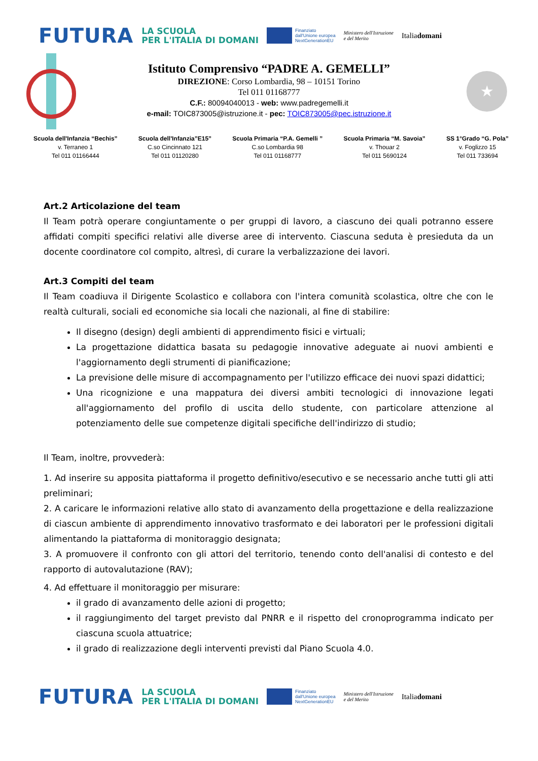FUTURA
LA SCUOLA
PER L'ITALIA DI DOMANI
Finanziato
dall'Unione europea
NextGenerationEU
Ministero dell'Istruzione
e del Merito
Italiadomani
Istituto Comprensivo “PADRE A. GEMELLI”
DIREZIONE: Corso Lombardia, 98 – 10151 Torino
Tel 011 01168777
C.F.: 80094040013 - web: www.padregemelli.it
e-mail: TOIC873005@istruzione.it - pec: TOIC873005@pec.istruzione.it
★
Scuola dell'Infanzia “Bechis”
v. Terraneo 1
Tel 011 01166444
Scuola dell'Infanzia”E15”
C.so Cincinnato 121
Tel 011 01120280
Scuola Primaria “P.A. Gemelli ”
C.so Lombardia 98
Tel 011 01168777
Scuola Primaria “M. Savoia”
v. Thouar 2
Tel 011 5690124
SS 1°Grado “G. Pola”
v. Foglizzo 15
Tel 011 733694
Art.2 Articolazione del team
Il Team potrà operare congiuntamente o per gruppi di lavoro, a ciascuno dei quali potranno essere affidati compiti specifici relativi alle diverse aree di intervento. Ciascuna seduta è presieduta da un docente coordinatore col compito, altresì, di curare la verbalizzazione dei lavori.
Art.3 Compiti del team
Il Team coadiuva il Dirigente Scolastico e collabora con l'intera comunità scolastica, oltre che con le realtà culturali, sociali ed economiche sia locali che nazionali, al fine di stabilire:
Il disegno (design) degli ambienti di apprendimento fisici e virtuali;
La progettazione didattica basata su pedagogie innovative adeguate ai nuovi ambienti e l'aggiornamento degli strumenti di pianificazione;
La previsione delle misure di accompagnamento per l'utilizzo efficace dei nuovi spazi didattici;
Una ricognizione e una mappatura dei diversi ambiti tecnologici di innovazione legati all'aggiornamento del profilo di uscita dello studente, con particolare attenzione al potenziamento delle sue competenze digitali specifiche dell'indirizzo di studio;
Il Team, inoltre, provvederà:
1. Ad inserire su apposita piattaforma il progetto definitivo/esecutivo e se necessario anche tutti gli atti preliminari;
2. A caricare le informazioni relative allo stato di avanzamento della progettazione e della realizzazione di ciascun ambiente di apprendimento innovativo trasformato e dei laboratori per le professioni digitali alimentando la piattaforma di monitoraggio designata;
3. A promuovere il confronto con gli attori del territorio, tenendo conto dell'analisi di contesto e del rapporto di autovalutazione (RAV);
4. Ad effettuare il monitoraggio per misurare:
il grado di avanzamento delle azioni di progetto;
il raggiungimento del target previsto dal PNRR e il rispetto del cronoprogramma indicato per ciascuna scuola attuatrice;
il grado di realizzazione degli interventi previsti dal Piano Scuola 4.0.
FUTURA
LA SCUOLA
PER L'ITALIA DI DOMANI
Finanziato
dall'Unione europea
NextGenerationEU
Ministero dell'Istruzione
e del Merito
Italiadomani